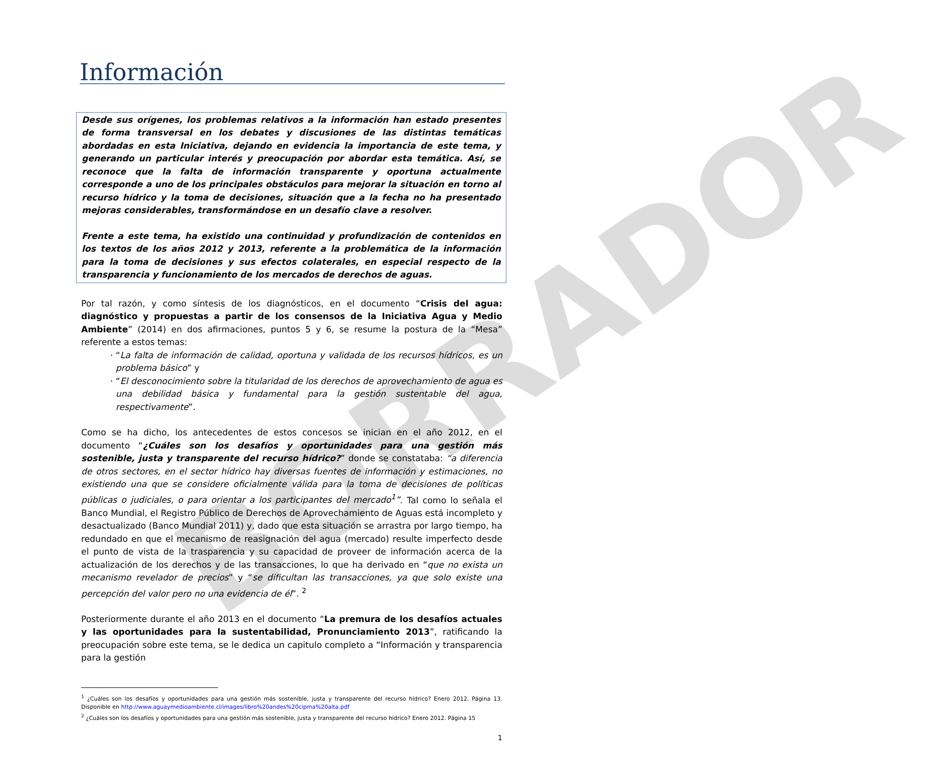BORRADOR
Información
Desde sus orígenes, los problemas relativos a la información han estado presentes de forma transversal en los debates y discusiones de las distintas temáticas abordadas en esta Iniciativa, dejando en evidencia la importancia de este tema, y generando un particular interés y preocupación por abordar esta temática. Así, se reconoce que la falta de información transparente y oportuna actualmente corresponde a uno de los principales obstáculos para mejorar la situación en torno al recurso hídrico y la toma de decisiones, situación que a la fecha no ha presentado mejoras considerables, transformándose en un desafío clave a resolver.
Frente a este tema, ha existido una continuidad y profundización de contenidos en los textos de los años 2012 y 2013, referente a la problemática de la información para la toma de decisiones y sus efectos colaterales, en especial respecto de la transparencia y funcionamiento de los mercados de derechos de aguas.
Por tal razón, y como síntesis de los diagnósticos, en el documento “Crisis del agua: diagnóstico y propuestas a partir de los consensos de la Iniciativa Agua y Medio Ambiente” (2014) en dos afirmaciones, puntos 5 y 6, se resume la postura de la “Mesa” referente a estos temas:
“La falta de información de calidad, oportuna y validada de los recursos hídricos, es un problema básico” y
“El desconocimiento sobre la titularidad de los derechos de aprovechamiento de agua es una debilidad básica y fundamental para la gestión sustentable del agua, respectivamente”.
Como se ha dicho, los antecedentes de estos concesos se inician en el año 2012, en el documento “¿Cuáles son los desafíos y oportunidades para una gestión más sostenible, justa y transparente del recurso hídrico?” donde se constataba: “a diferencia de otros sectores, en el sector hídrico hay diversas fuentes de información y estimaciones, no existiendo una que se considere oficialmente válida para la toma de decisiones de políticas públicas o judiciales, o para orientar a los participantes del mercado<sup>1</sup>”. Tal como lo señala el Banco Mundial, el Registro Público de Derechos de Aprovechamiento de Aguas está incompleto y desactualizado (Banco Mundial 2011) y, dado que esta situación se arrastra por largo tiempo, ha redundado en que el mecanismo de reasignación del agua (mercado) resulte imperfecto desde el punto de vista de la trasparencia y su capacidad de proveer de información acerca de la actualización de los derechos y de las transacciones, lo que ha derivado en “que no exista un mecanismo revelador de precios” y “se dificultan las transacciones, ya que solo existe una percepción del valor pero no una evidencia de él”. <sup>2</sup>
Posteriormente durante el año 2013 en el documento “La premura de los desafíos actuales y las oportunidades para la sustentabilidad, Pronunciamiento 2013”, ratificando la preocupación sobre este tema, se le dedica un capitulo completo a “Información y transparencia para la gestión
<sup>1</sup> ¿Cuáles son los desafíos y oportunidades para una gestión más sostenible, justa y transparente del recurso hídrico? Enero 2012. Página 13. Disponible en http://www.aguaymedioambiente.cl/images/libro%20andes%20cipma%20alta.pdf
<sup>2</sup> ¿Cuáles son los desafíos y oportunidades para una gestión más sostenible, justa y transparente del recurso hídrico? Enero 2012. Página 15
1